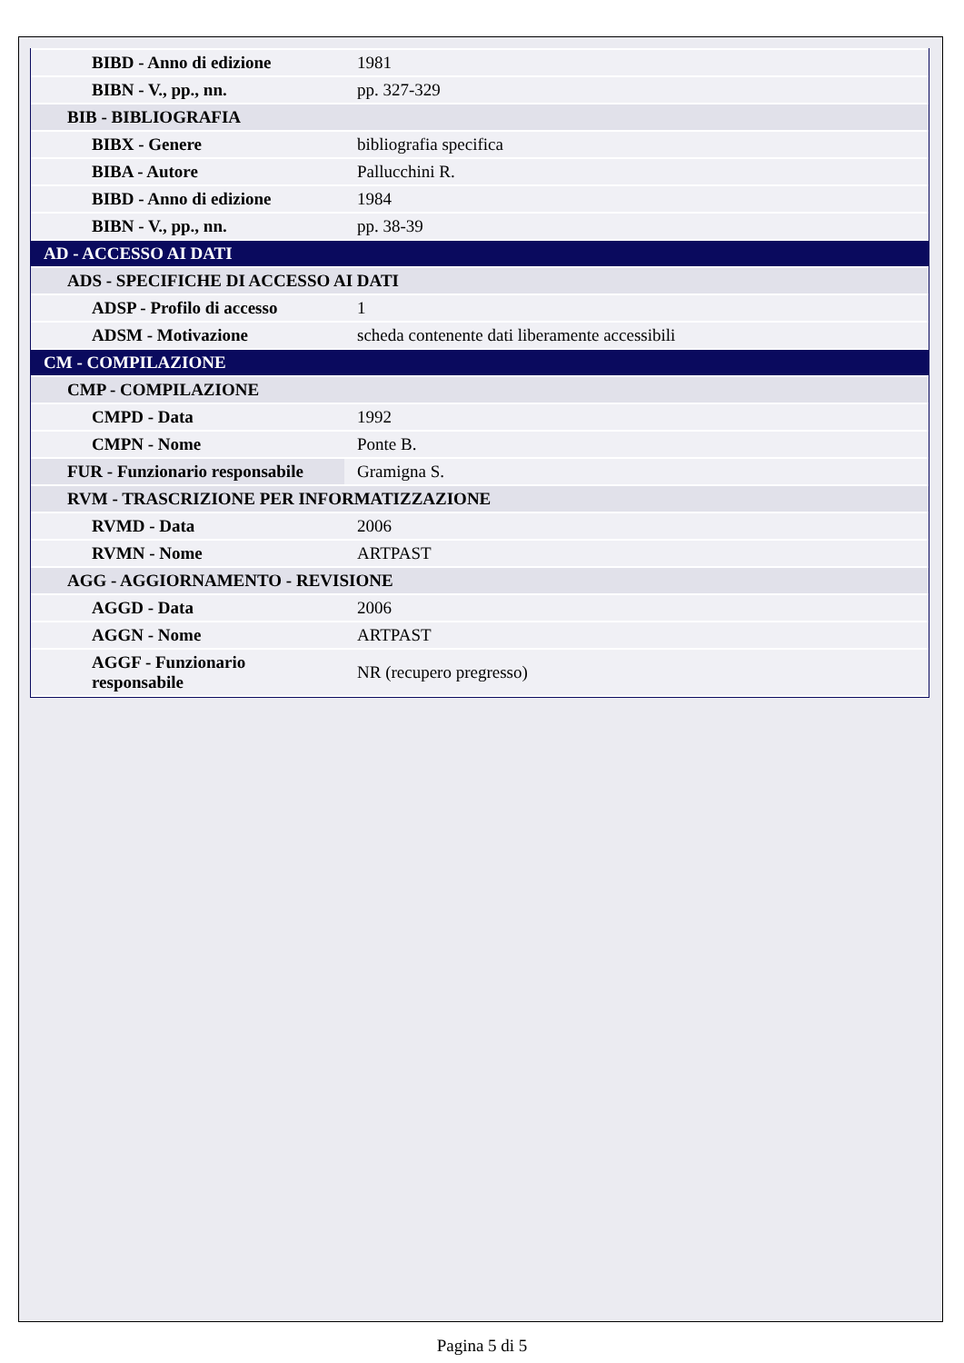| BIBD - Anno di edizione | 1981 |
| BIBN - V., pp., nn. | pp. 327-329 |
| BIB - BIBLIOGRAFIA | |
| BIBX - Genere | bibliografia specifica |
| BIBA - Autore | Pallucchini R. |
| BIBD - Anno di edizione | 1984 |
| BIBN - V., pp., nn. | pp. 38-39 |
| AD - ACCESSO AI DATI | |
| ADS - SPECIFICHE DI ACCESSO AI DATI | |
| ADSP - Profilo di accesso | 1 |
| ADSM - Motivazione | scheda contenente dati liberamente accessibili |
| CM - COMPILAZIONE | |
| CMP - COMPILAZIONE | |
| CMPD - Data | 1992 |
| CMPN - Nome | Ponte B. |
| FUR - Funzionario responsabile | Gramigna S. |
| RVM - TRASCRIZIONE PER INFORMATIZZAZIONE | |
| RVMD - Data | 2006 |
| RVMN - Nome | ARTPAST |
| AGG - AGGIORNAMENTO - REVISIONE | |
| AGGD - Data | 2006 |
| AGGN - Nome | ARTPAST |
| AGGF - Funzionario responsabile | NR (recupero pregresso) |
Pagina 5 di 5